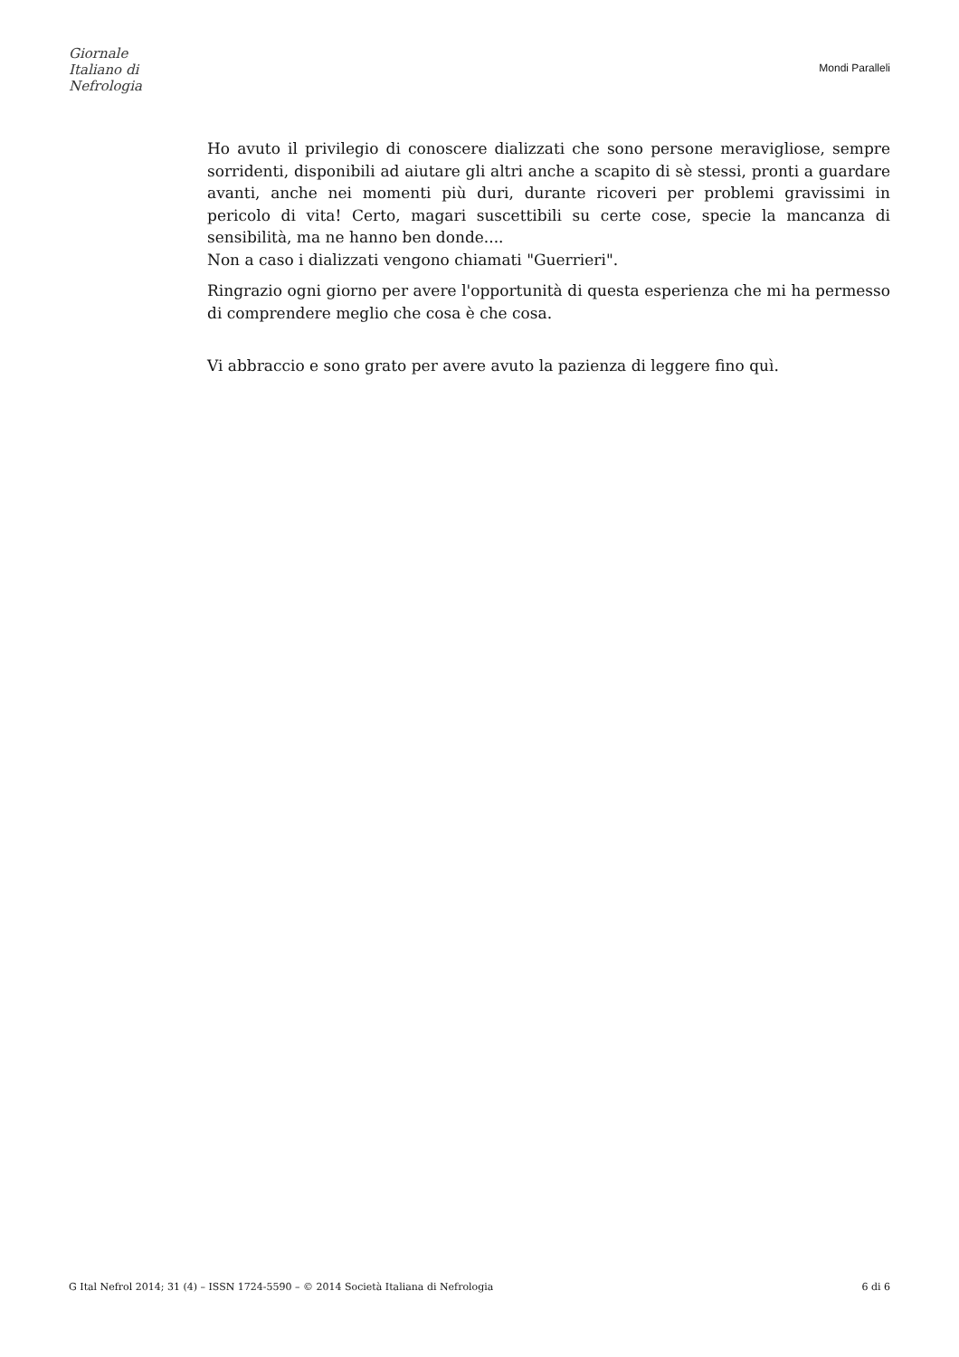Giornale
Italiano di
Nefrologia
Mondi Paralleli
Ho avuto il privilegio di conoscere dializzati che sono persone meravigliose, sempre sorridenti, disponibili ad aiutare gli altri anche a scapito di sè stessi, pronti a guardare avanti, anche nei momenti più duri, durante ricoveri per problemi gravissimi in pericolo di vita! Certo, magari suscettibili su certe cose, specie la mancanza di sensibilità, ma ne hanno ben donde....
Non a caso i dializzati vengono chiamati "Guerrieri".
Ringrazio ogni giorno per avere l'opportunità di questa esperienza che mi ha permesso di comprendere meglio che cosa è che cosa.
Vi abbraccio e sono grato per avere avuto la pazienza di leggere fino quì.
G Ital Nefrol 2014; 31 (4) – ISSN 1724-5590 – © 2014 Società Italiana di Nefrologia 6 di 6